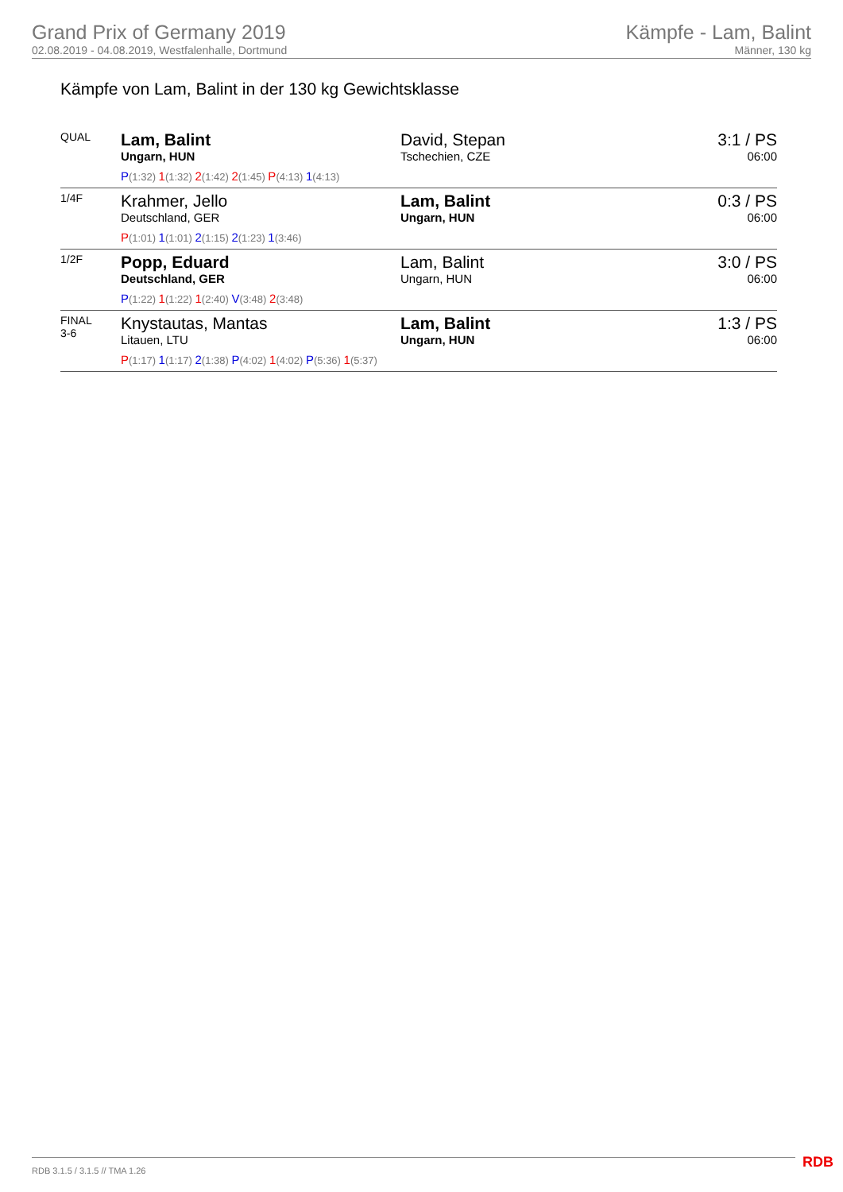Grand Prix of Germany 2019
02.08.2019 - 04.08.2019, Westfalenhalle, Dortmund
Kämpfe - Lam, Balint
Männer, 130 kg
Kämpfe von Lam, Balint in der 130 kg Gewichtsklasse
| QUAL | Lam, Balint Ungarn, HUN | David, Stepan Tschechien, CZE | 3:1 / PS 06:00 |
| | P (1:32) 1 (1:32) 2 (1:42) 2 (1:45) P (4:13) 1 (4:13) | | |
| 1/4F | Krahmer, Jello Deutschland, GER | Lam, Balint Ungarn, HUN | 0:3 / PS 06:00 |
| | P (1:01) 1 (1:01) 2 (1:15) 2 (1:23) 1 (3:46) | | |
| 1/2F | Popp, Eduard Deutschland, GER | Lam, Balint Ungarn, HUN | 3:0 / PS 06:00 |
| | P (1:22) 1 (1:22) 1 (2:40) V (3:48) 2 (3:48) | | |
| FINAL 3-6 | Knystautas, Mantas Litauen, LTU | Lam, Balint Ungarn, HUN | 1:3 / PS 06:00 |
| | P (1:17) 1 (1:17) 2 (1:38) P (4:02) 1 (4:02) P (5:36) 1 (5:37) | | |
RDB 3.1.5 / 3.1.5 // TMA 1.26 RDB